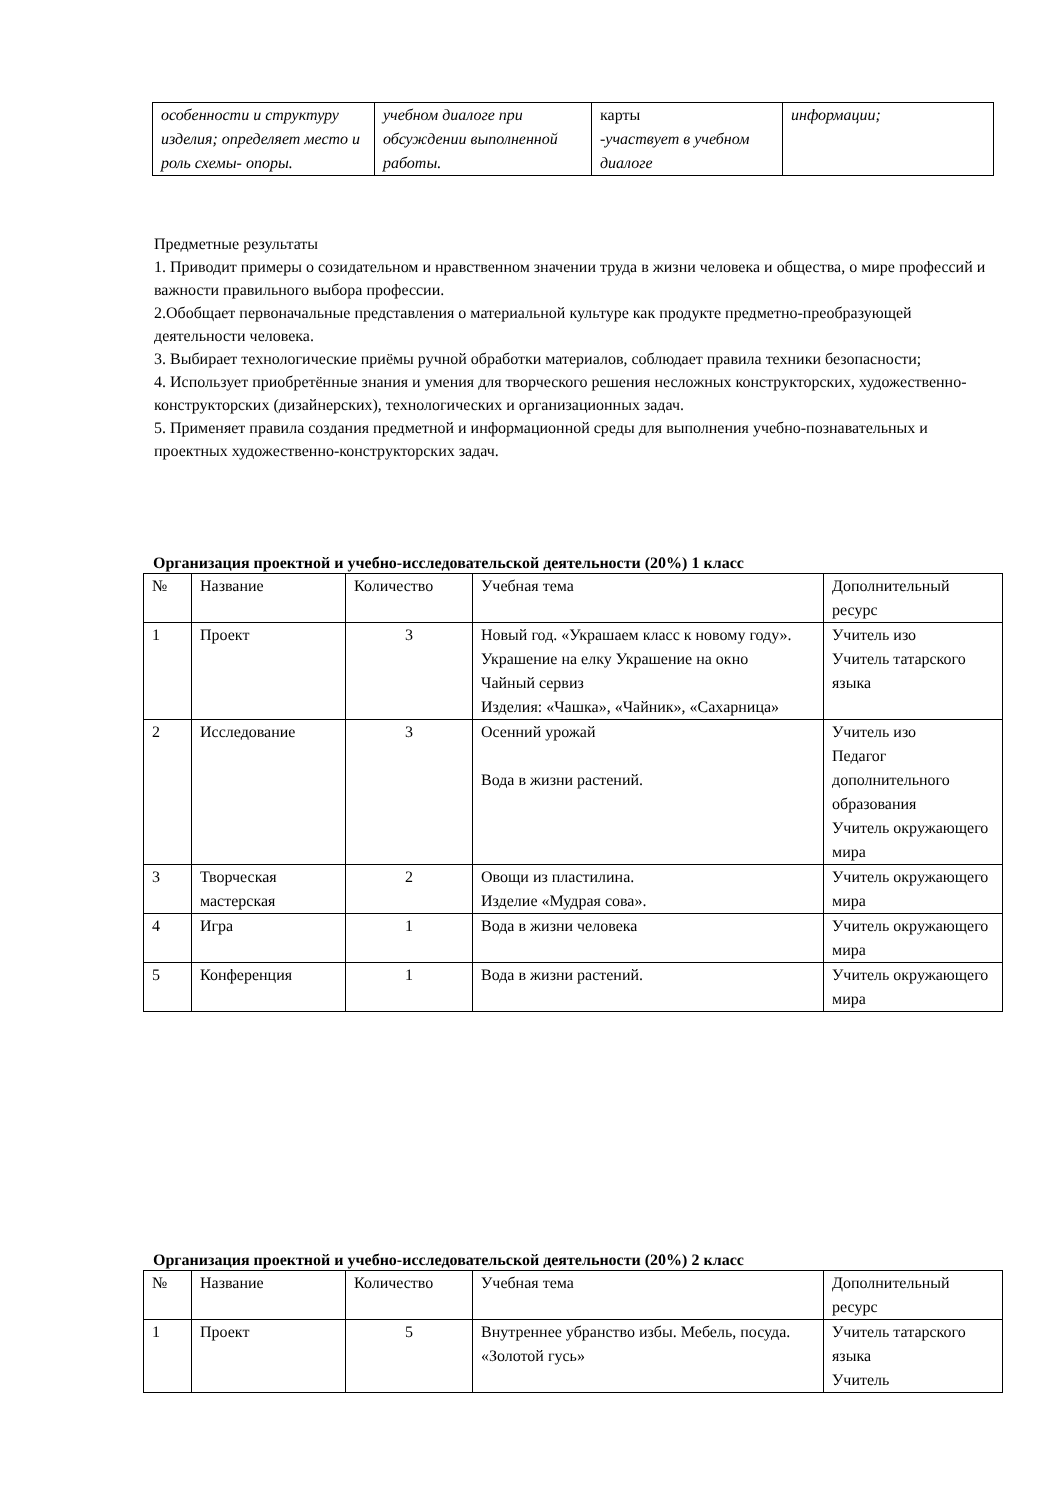| особенности и структуру изделия; определяет место и роль схемы- опоры. | учебном диалоге при обсуждении выполненной работы. | карты -участвует в учебном диалоге | информации; |
Предметные результаты
1. Приводит примеры о созидательном и нравственном значении труда в жизни человека и общества, о мире профессий и важности правильного выбора профессии.
2.Обобщает первоначальные представления о материальной культуре как продукте предметно-преобразующей деятельности человека.
3. Выбирает технологические приёмы ручной обработки материалов, соблюдает правила техники безопасности;
4. Использует приобретённые знания и умения для творческого решения несложных конструкторских, художественно-конструкторских (дизайнерских), технологических и организационных задач.
5. Применяет правила создания предметной и информационной среды для выполнения учебно-познавательных и проектных художественно-конструкторских задач.
Организация проектной и учебно-исследовательской деятельности (20%) 1 класс
| № | Название | Количество | Учебная тема | Дополнительный ресурс |
| --- | --- | --- | --- | --- |
| 1 | Проект | 3 | Новый год. «Украшаем класс к новому году». Украшение на елку Украшение на окно Чайный сервиз Изделия: «Чашка», «Чайник», «Сахарница» | Учитель изо Учитель татарского языка |
| 2 | Исследование | 3 | Осенний урожай Вода в жизни растений. | Учитель изо Педагог дополнительного образования Учитель окружающего мира |
| 3 | Творческая мастерская | 2 | Овощи из пластилина. Изделие «Мудрая сова». | Учитель окружающего мира |
| 4 | Игра | 1 | Вода в жизни человека | Учитель окружающего мира |
| 5 | Конференция | 1 | Вода в жизни растений. | Учитель окружающего мира |
Организация проектной и учебно-исследовательской деятельности (20%) 2 класс
| № | Название | Количество | Учебная тема | Дополнительный ресурс |
| --- | --- | --- | --- | --- |
| 1 | Проект | 5 | Внутреннее убранство избы. Мебель, посуда. «Золотой гусь» | Учитель татарского языка Учитель |